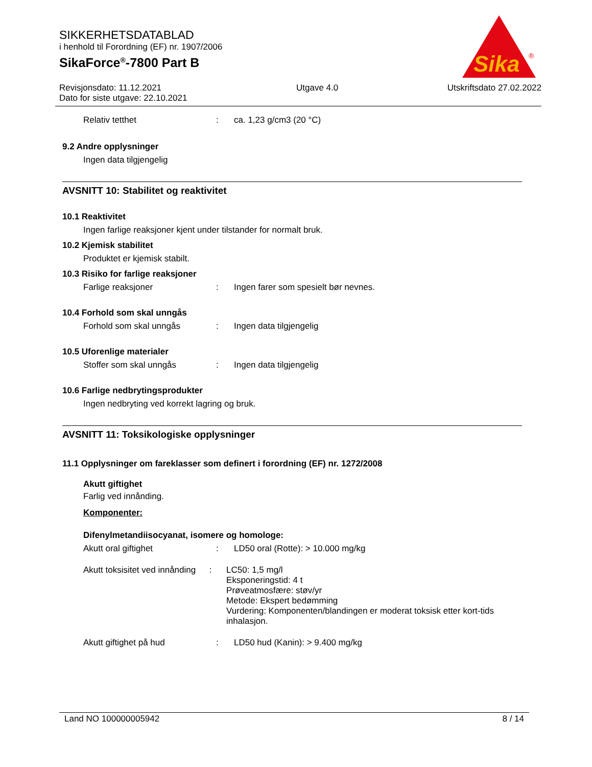SIKKERHETSDATABLAD
i henhold til Forordning (EF) nr. 1907/2006
SikaForce<sup>®</sup>-7800 Part B
Revisjonsdato: 11.12.2021
Dato for siste utgave: 22.10.2021
Utgave 4.0 Utskriftsdato 27.02.2022
Sika
®
Relativ tetthet: ca. 1,23 g/cm3 (20 °C)
9.2 Andre opplysninger
Ingen data tilgjengelig
AVSNITT 10: Stabilitet og reaktivitet
10.1 Reaktivitet
Ingen farlige reaksjoner kjent under tilstander for normalt bruk.
10.2 Kjemisk stabilitet
Produktet er kjemisk stabilt.
10.3 Risiko for farlige reaksjoner
Farlige reaksjoner: Ingen farer som spesielt bør nevnes.
10.4 Forhold som skal unngås
Forhold som skal unngås: Ingen data tilgjengelig
10.5 Uforenlige materialer
Stoffer som skal unngås: Ingen data tilgjengelig
10.6 Farlige nedbrytingsprodukter
Ingen nedbryting ved korrekt lagring og bruk.
AVSNITT 11: Toksikologiske opplysninger
11.1 Opplysninger om fareklasser som definert i forordning (EF) nr. 1272/2008
Akutt giftighet
Farlig ved innånding.
Komponenter:
Difenylmetandiisocyanat, isomere og homologe:
Akutt oral giftighet: LD50 oral (Rotte): > 10.000 mg/kg
Akutt toksisitet ved innånding: LC50: 1,5 mg/l
Eksponeringstid: 4 t
Prøveatmosfære: støv/yr
Metode: Ekspert bedømming
Vurdering: Komponenten/blandingen er moderat toksisk etter kort-tids inhalasjon.
Akutt giftighet på hud: LD50 hud (Kanin): > 9.400 mg/kg
Land NO 100000005942 8 / 14